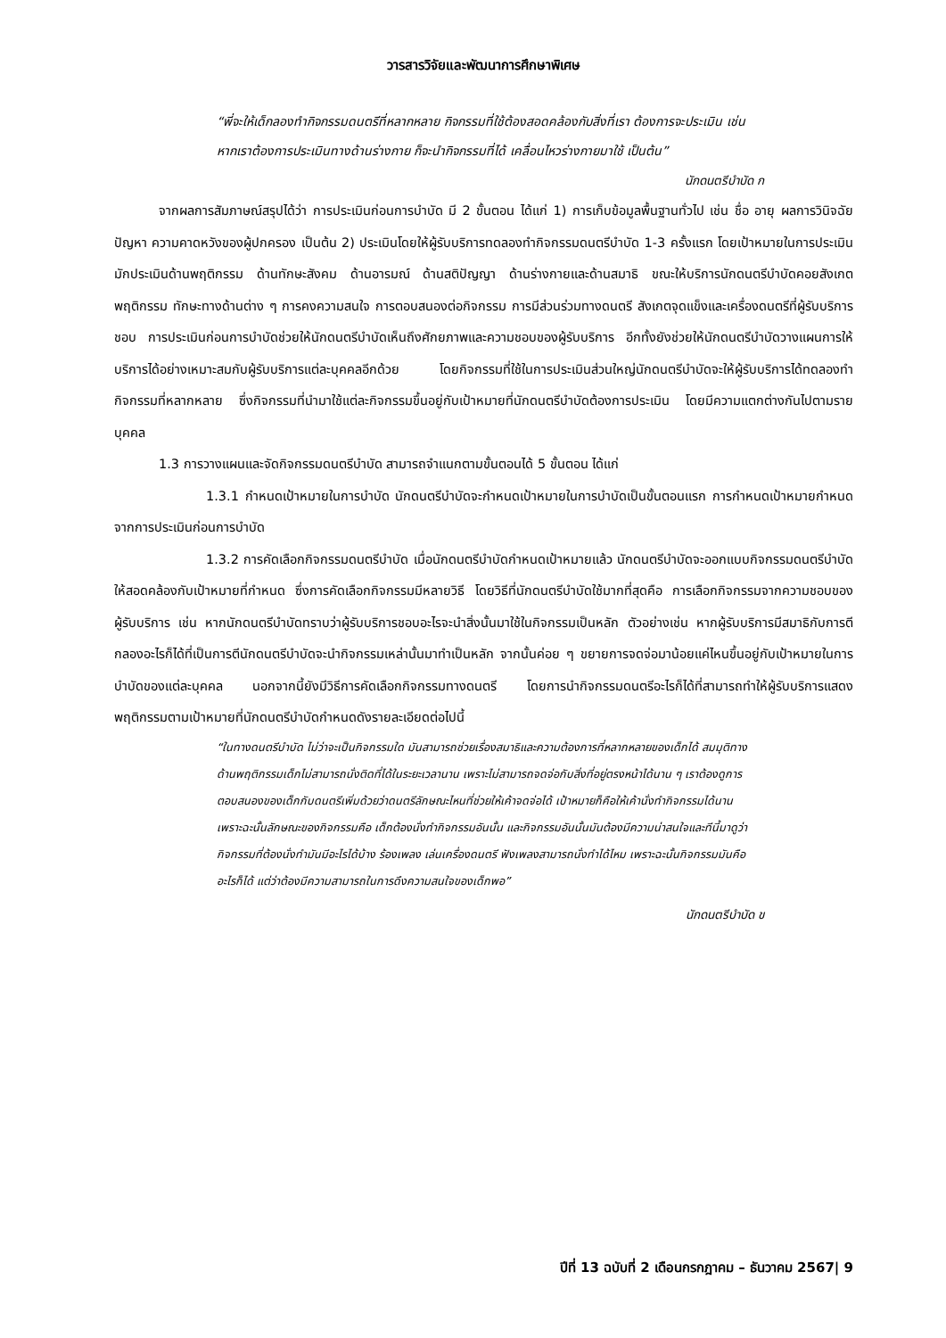วารสารวิจัยและพัฒนาการศึกษาพิเศษ
“พี่จะให้เด็กลองทำกิจกรรมดนตรีที่หลากหลาย กิจกรรมที่ใช้ต้องสอดคล้องกับสิ่งที่เรา ต้องการจะประเมิน เช่น หากเราต้องการประเมินทางด้านร่างกาย ก็จะนำกิจกรรมที่ได้ เคลื่อนไหวร่างกายมาใช้ เป็นต้น”
นักดนตรีบำบัด ก
จากผลการสัมภาษณ์สรุปได้ว่า การประเมินก่อนการบำบัด มี 2 ขั้นตอน ได้แก่ 1) การเก็บข้อมูลพื้นฐานทั่วไป เช่น ชื่อ อายุ ผลการวินิจฉัย ปัญหา ความคาดหวังของผู้ปกครอง เป็นต้น 2) ประเมินโดยให้ผู้รับบริการทดลองทำกิจกรรมดนตรีบำบัด 1-3 ครั้งแรก โดยเป้าหมายในการประเมินมักประเมินด้านพฤติกรรม ด้านทักษะสังคม ด้านอารมณ์ ด้านสติปัญญา ด้านร่างกายและด้านสมาธิ ขณะให้บริการนักดนตรีบำบัดคอยสังเกตพฤติกรรม ทักษะทางด้านต่าง ๆ การคงความสนใจ การตอบสนองต่อกิจกรรม การมีส่วนร่วมทางดนตรี สังเกตจุดแข็งและเครื่องดนตรีที่ผู้รับบริการชอบ การประเมินก่อนการบำบัดช่วยให้นักดนตรีบำบัดเห็นถึงศักยภาพและความชอบของผู้รับบริการ อีกทั้งยังช่วยให้นักดนตรีบำบัดวางแผนการให้บริการได้อย่างเหมาะสมกับผู้รับบริการแต่ละบุคคลอีกด้วย โดยกิจกรรมที่ใช้ในการประเมินส่วนใหญ่นักดนตรีบำบัดจะให้ผู้รับบริการได้ทดลองทำกิจกรรมที่หลากหลาย ซึ่งกิจกรรมที่นำมาใช้แต่ละกิจกรรมขึ้นอยู่กับเป้าหมายที่นักดนตรีบำบัดต้องการประเมิน โดยมีความแตกต่างกันไปตามรายบุคคล
1.3 การวางแผนและจัดกิจกรรมดนตรีบำบัด สามารถจำแนกตามขั้นตอนได้ 5 ขั้นตอน ได้แก่
1.3.1 กำหนดเป้าหมายในการบำบัด นักดนตรีบำบัดจะกำหนดเป้าหมายในการบำบัดเป็นขั้นตอนแรก การกำหนดเป้าหมายกำหนดจากการประเมินก่อนการบำบัด
1.3.2 การคัดเลือกกิจกรรมดนตรีบำบัด เมื่อนักดนตรีบำบัดกำหนดเป้าหมายแล้ว นักดนตรีบำบัดจะออกแบบกิจกรรมดนตรีบำบัดให้สอดคล้องกับเป้าหมายที่กำหนด ซึ่งการคัดเลือกกิจกรรมมีหลายวิธี โดยวิธีที่นักดนตรีบำบัดใช้มากที่สุดคือ การเลือกกิจกรรมจากความชอบของผู้รับบริการ เช่น หากนักดนตรีบำบัดทราบว่าผู้รับบริการชอบอะไรจะนำสิ่งนั้นมาใช้ในกิจกรรมเป็นหลัก ตัวอย่างเช่น หากผู้รับบริการมีสมาธิกับการตีกลองอะไรก็ได้ที่เป็นการตีนักดนตรีบำบัดจะนำกิจกรรมเหล่านั้นมาทำเป็นหลัก จากนั้นค่อย ๆ ขยายการจดจ่อมาน้อยแค่ไหนขึ้นอยู่กับเป้าหมายในการบำบัดของแต่ละบุคคล นอกจากนี้ยังมีวิธีการคัดเลือกกิจกรรมทางดนตรี โดยการนำกิจกรรมดนตรีอะไรก็ได้ที่สามารถทำให้ผู้รับบริการแสดงพฤติกรรมตามเป้าหมายที่นักดนตรีบำบัดกำหนดดังรายละเอียดต่อไปนี้
“ในทางดนตรีบำบัด ไม่ว่าจะเป็นกิจกรรมใด มันสามารถช่วยเรื่องสมาธิและความต้องการที่หลากหลายของเด็กได้ สมมุติทางด้านพฤติกรรมเด็กไม่สามารถนั่งติดที่ได้ในระยะเวลานาน เพราะไม่สามารถจดจ่อกับสิ่งที่อยู่ตรงหน้าได้นาน ๆ เราต้องดูการตอบสนองของเด็กกับดนตรีเพิ่มด้วยว่าดนตรีลักษณะไหนที่ช่วยให้เค้าจดจ่อได้ เป้าหมายก็คือให้เค้านั่งทำกิจกรรมได้นาน เพราะฉะนั้นลักษณะของกิจกรรมคือ เด็กต้องนั่งทำกิจกรรมอันนั้น และกิจกรรมอันนั้นมันต้องมีความน่าสนใจและทีนี้มาดูว่ากิจกรรมที่ต้องนั่งทำมันมีอะไรได้บ้าง ร้องเพลง เล่นเครื่องดนตรี ฟังเพลงสามารถนั่งทำได้ไหม เพราะฉะนั้นกิจกรรมมันคืออะไรก็ได้ แต่ว่าต้องมีความสามารถในการดึงความสนใจของเด็กพอ”
นักดนตรีบำบัด ข
ปีที่ 13 ฉบับที่ 2 เดือนกรกฎาคม – ธันวาคม 2567| 9